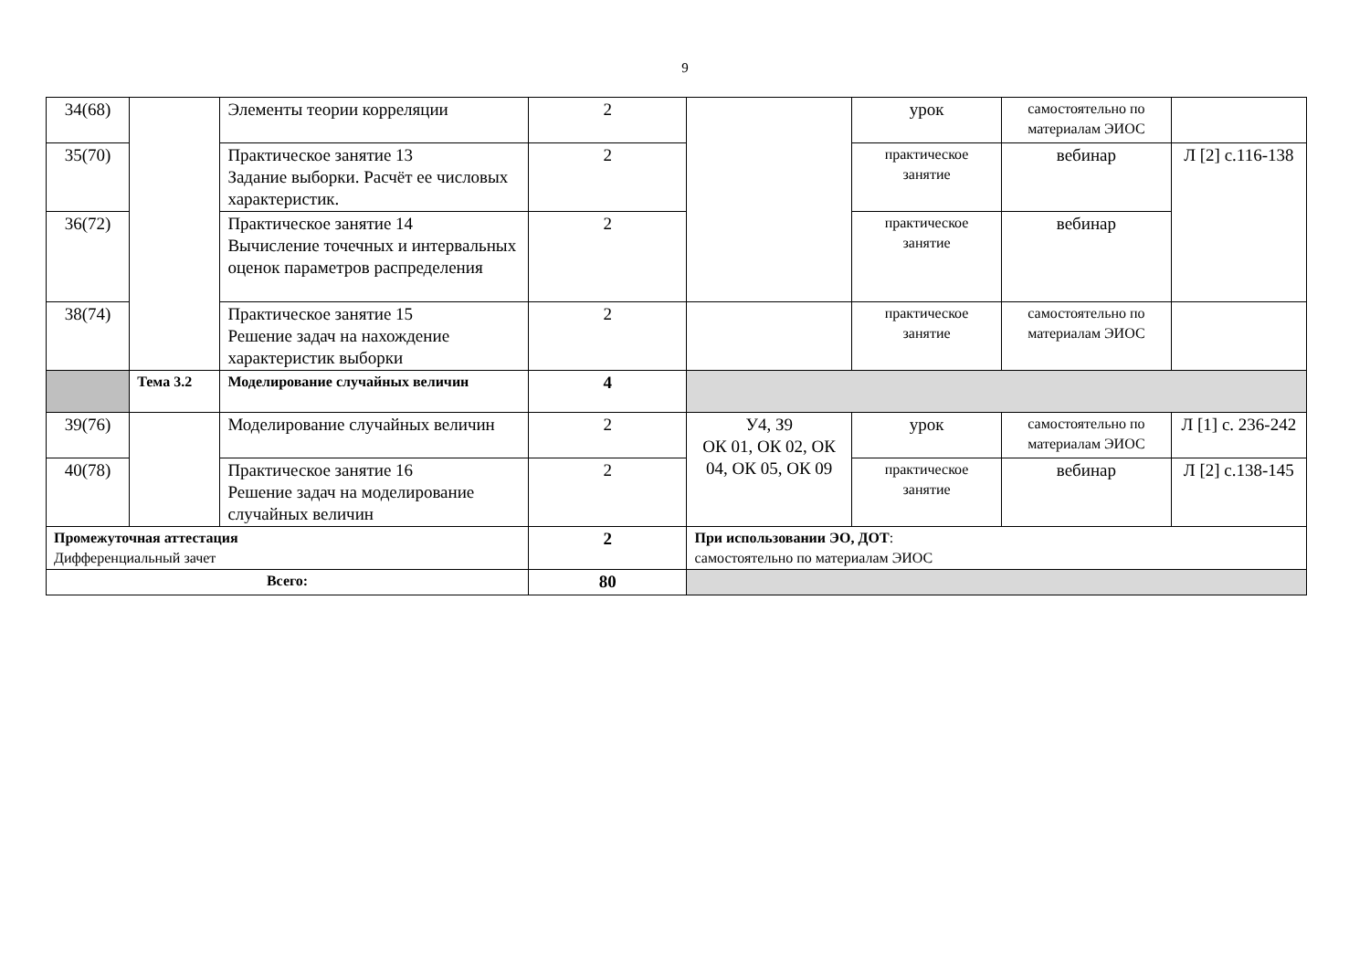9
| 34(68) | | Элементы теории корреляции | 2 | | урок | самостоятельно по материалам ЭИОС | |
| 35(70) | | Практическое занятие 13 Задание выборки. Расчёт ее числовых характеристик. | 2 | | практическое занятие | вебинар | Л [2] с.116-138 |
| 36(72) | | Практическое занятие 14 Вычисление точечных и интервальных оценок параметров распределения | 2 | | практическое занятие | вебинар | |
| 38(74) | | Практическое занятие 15 Решение задач на нахождение характеристик выборки | 2 | | практическое занятие | самостоятельно по материалам ЭИОС | |
| | Тема 3.2 | Моделирование случайных величин | 4 | | | | |
| 39(76) | | Моделирование случайных величин | 2 | У4, З9 ОК 01, ОК 02, ОК 04, ОК 05, ОК 09 | урок | самостоятельно по материалам ЭИОС | Л [1] с. 236-242 |
| 40(78) | | Практическое занятие 16 Решение задач на моделирование случайных величин | 2 | | практическое занятие | вебинар | Л [2] с.138-145 |
| Промежуточная аттестация Дифференциальный зачет | | | 2 | При использовании ЭО, ДОТ : самостоятельно по материалам ЭИОС | | | |
| Всего: | | | 80 | | | | |